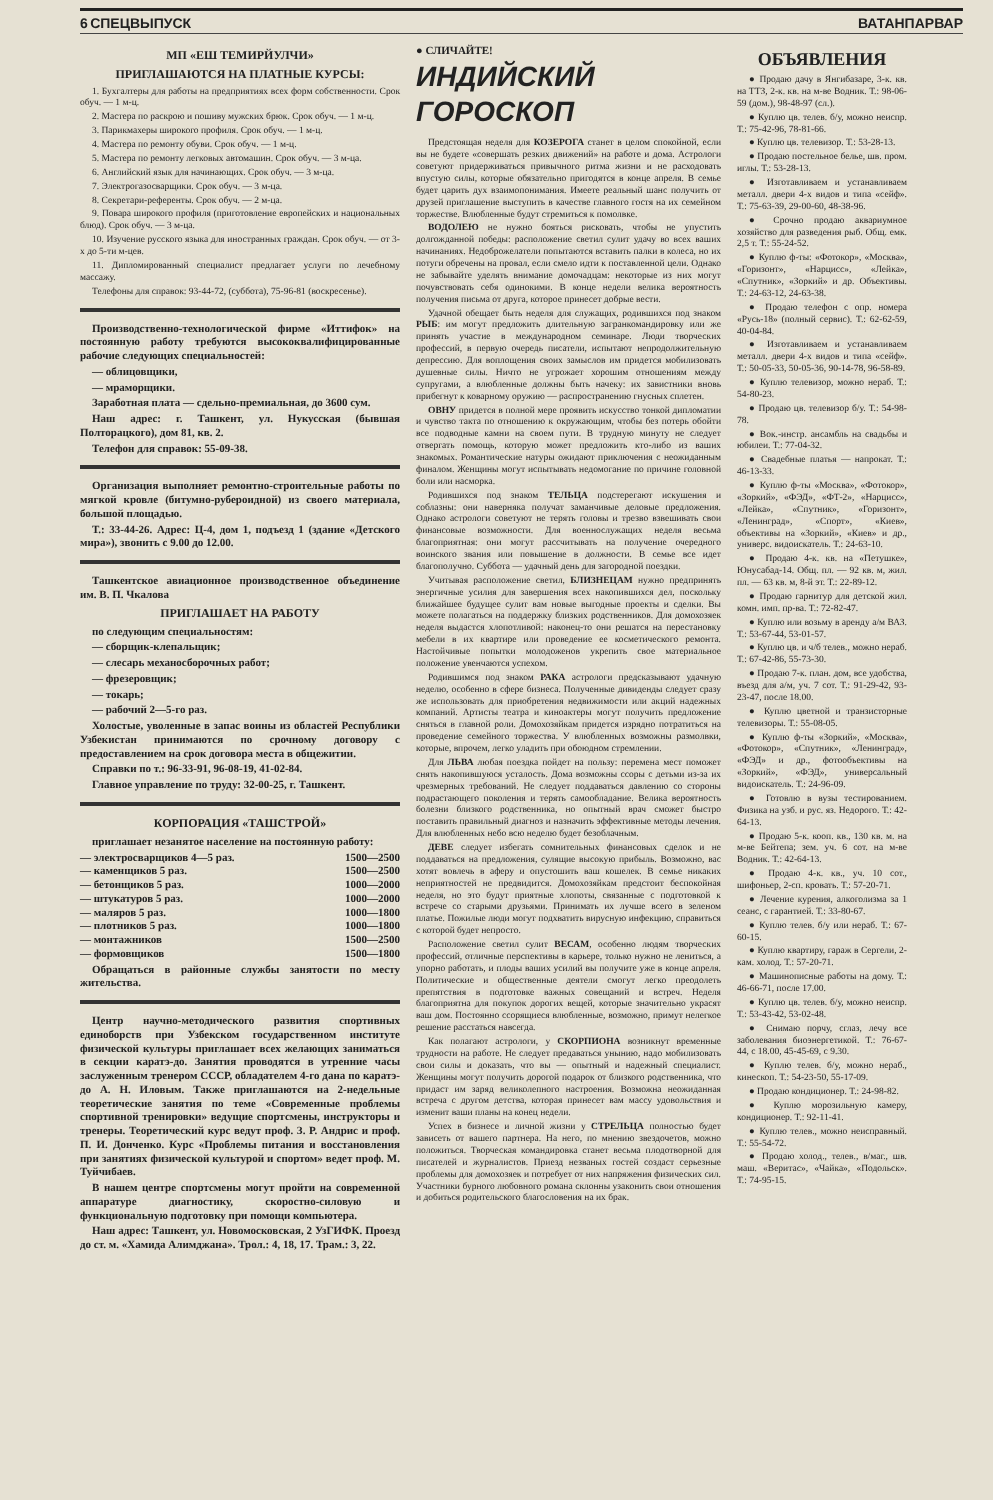6 СПЕЦВЫПУСК
ВАТАНПАРВАР
МП «ЕШ ТЕМИРЙУЛЧИ»
ПРИГЛАШАЮТСЯ НА ПЛАТНЫЕ КУРСЫ:
1. Бухгалтеры для работы на предприятиях всех форм собственности. Срок обуч. — 1 м-ц.
2. Мастера по раскрою и пошиву мужских брюк. Срок обуч. — 1 м-ц.
3. Парикмахеры широкого профиля. Срок обуч. — 1 м-ц.
4. Мастера по ремонту обуви. Срок обуч. — 1 м-ц.
5. Мастера по ремонту легковых автомашин. Срок обуч. — 3 м-ца.
6. Английский язык для начинающих. Срок обуч. — 3 м-ца.
7. Электрогазосварщики. Срок обуч. — 3 м-ца.
8. Секретари-референты. Срок обуч. — 2 м-ца.
9. Повара широкого профиля (приготовление европейских и национальных блюд). Срок обуч. — 3 м-ца.
10. Изучение русского языка для иностранных граждан. Срок обуч. — от 3-х до 5-ти м-цев.
11. Дипломированный специалист предлагает услуги по лечебному массажу.
Телефоны для справок: 93-44-72, (суббота), 75-96-81 (воскресенье).
Производственно-технологической фирме «Иттифок» на постоянную работу требуются высококвалифицированные рабочие следующих специальностей:
— облицовщики,
— мраморщики.
Заработная плата — сдельно-премиальная, до 3600 сум.
Наш адрес: г. Ташкент, ул. Нукусская (бывшая Полторацкого), дом 81, кв. 2.
Телефон для справок: 55-09-38.
Организация выполняет ремонтно-строительные работы по мягкой кровле (битумно-рубероидной) из своего материала, большой площадью.
Т.: 33-44-26. Адрес: Ц-4, дом 1, подъезд 1 (здание «Детского мира»), звонить с 9.00 до 12.00.
Ташкентское авиационное производственное объединение им. В. П. Чкалова
ПРИГЛАШАЕТ НА РАБОТУ
по следующим специальностям:
— сборщик-клепальщик;
— слесарь механосборочных работ;
— фрезеровщик;
— токарь;
— рабочий 2—5-го раз.
Холостые, уволенные в запас воины из областей Республики Узбекистан принимаются по срочному договору с предоставлением на срок договора места в общежитии.
Справки по т.: 96-33-91, 96-08-19, 41-02-84.
Главное управление по труду: 32-00-25, г. Ташкент.
КОРПОРАЦИЯ «ТАШСТРОЙ»
приглашает незанятое население на постоянную работу:
— электросварщиков 4—5 раз. 1500—2500
— каменщиков 5 раз. 1500—2500
— бетонщиков 5 раз. 1000—2000
— штукатуров 5 раз. 1000—2000
— маляров 5 раз. 1000—1800
— плотников 5 раз. 1000—1800
— монтажников 1500—2500
— формовщиков 1500—1800
Обращаться в районные службы занятости по месту жительства.
Центр научно-методического развития спортивных единоборств при Узбекском государственном институте физической культуры приглашает всех желающих заниматься в секции каратэ-до. Занятия проводятся в утренние часы заслуженным тренером СССР, обладателем 4-го дана по каратэ-до А. Н. Иловым. Также приглашаются на 2-недельные теоретические занятия по теме «Современные проблемы спортивной тренировки» ведущие спортсмены, инструкторы и тренеры. Теоретический курс ведут проф. З. Р. Андрис и проф. П. И. Донченко. Курс «Проблемы питания и восстановления при занятиях физической культурой и спортом» ведет проф. М. Туйчибаев.
В нашем центре спортсмены могут пройти на современной аппаратуре диагностику, скоростно-силовую и функциональную подготовку при помощи компьютера.
Наш адрес: Ташкент, ул. Новомосковская, 2 УзГИФК. Проезд до ст. м. «Хамида Алимджана». Трол.: 4, 18, 17. Трам.: 3, 22.
● СЛИЧАЙТЕ!
ИНДИЙСКИЙ ГОРОСКОП
Предстоящая неделя для КОЗЕРОГА станет в целом спокойной, если вы не будете «совершать резких движений» на работе и дома. Астрологи советуют придерживаться привычного ритма жизни и не расходовать впустую силы, которые обязательно пригодятся в конце апреля. В семье будет царить дух взаимопонимания. Имеете реальный шанс получить от друзей приглашение выступить в качестве главного гостя на их семейном торжестве. Влюбленные будут стремиться к помолвке.
ВОДОЛЕЮ не нужно бояться рисковать, чтобы не упустить долгожданной победы: расположение светил сулит удачу во всех ваших начинаниях. Недоброжелатели попытаются вставить палки в колеса, но их потуги обречены на провал, если смело идти к поставленной цели. Однако не забывайте уделять внимание домочадцам: некоторые из них могут почувствовать себя одинокими. В конце недели велика вероятность получения письма от друга, которое принесет добрые вести.
Удачной обещает быть неделя для служащих, родившихся под знаком РЫБ: им могут предложить длительную загранкомандировку или же принять участие в международном семинаре. Люди творческих профессий, в первую очередь писатели, испытают непродолжительную депрессию. Для воплощения своих замыслов им придется мобилизовать душевные силы. Ничто не угрожает хорошим отношениям между супругами, а влюбленные должны быть начеку: их завистники вновь прибегнут к коварному оружию — распространению гнусных сплетен.
ОВНУ придется в полной мере проявить искусство тонкой дипломатии и чувство такта по отношению к окружающим, чтобы без потерь обойти все подводные камни на своем пути. В трудную минуту не следует отвергать помощь, которую может предложить кто-либо из ваших знакомых. Романтические натуры ожидают приключения с неожиданным финалом. Женщины могут испытывать недомогание по причине головной боли или насморка.
Родившихся под знаком ТЕЛЬЦА подстерегают искушения и соблазны: они наверняка получат заманчивые деловые предложения. Однако астрологи советуют не терять головы и трезво взвешивать свои финансовые возможности. Для военнослужащих неделя весьма благоприятная: они могут рассчитывать на получение очередного воинского звания или повышение в должности. В семье все идет благополучно. Суббота — удачный день для загородной поездки.
Учитывая расположение светил, БЛИЗНЕЦАМ нужно предпринять энергичные усилия для завершения всех накопившихся дел, поскольку ближайшее будущее сулит вам новые выгодные проекты и сделки. Вы можете полагаться на поддержку близких родственников. Для домохозяек неделя выдастся хлопотливой: наконец-то они решатся на перестановку мебели в их квартире или проведение ее косметического ремонта. Настойчивые попытки молодоженов укрепить свое материальное положение увенчаются успехом.
Родившимся под знаком РАКА астрологи предсказывают удачную неделю, особенно в сфере бизнеса. Полученные дивиденды следует сразу же использовать для приобретения недвижимости или акций надежных компаний. Артисты театра и киноактеры могут получить предложение сняться в главной роли. Домохозяйкам придется изрядно потратиться на проведение семейного торжества. У влюбленных возможны размолвки, которые, впрочем, легко уладить при обоюдном стремлении.
Для ЛЬВА любая поездка пойдет на пользу: перемена мест поможет снять накопившуюся усталость. Дома возможны ссоры с детьми из-за их чрезмерных требований. Не следует поддаваться давлению со стороны подрастающего поколения и терять самообладание. Велика вероятность болезни близкого родственника, но опытный врач сможет быстро поставить правильный диагноз и назначить эффективные методы лечения. Для влюбленных небо всю неделю будет безоблачным.
ДЕВЕ следует избегать сомнительных финансовых сделок и не поддаваться на предложения, сулящие высокую прибыль. Возможно, вас хотят вовлечь в аферу и опустошить ваш кошелек. В семье никаких неприятностей не предвидится. Домохозяйкам предстоит беспокойная неделя, но это будут приятные хлопоты, связанные с подготовкой к встрече со старыми друзьями. Принимать их лучше всего в зеленом платье. Пожилые люди могут подхватить вирусную инфекцию, справиться с которой будет непросто.
Расположение светил сулит ВЕСАМ, особенно людям творческих профессий, отличные перспективы в карьере, только нужно не лениться, а упорно работать, и плоды ваших усилий вы получите уже в конце апреля. Политические и общественные деятели смогут легко преодолеть препятствия в подготовке важных совещаний и встреч. Неделя благоприятна для покупок дорогих вещей, которые значительно украсят ваш дом. Постоянно ссорящиеся влюбленные, возможно, примут нелегкое решение расстаться навсегда.
Как полагают астрологи, у СКОРПИОНА возникнут временные трудности на работе. Не следует предаваться унынию, надо мобилизовать свои силы и доказать, что вы — опытный и надежный специалист. Женщины могут получить дорогой подарок от близкого родственника, что придаст им заряд великолепного настроения. Возможна неожиданная встреча с другом детства, которая принесет вам массу удовольствия и изменит ваши планы на конец недели.
Успех в бизнесе и личной жизни у СТРЕЛЬЦА полностью будет зависеть от вашего партнера. На него, по мнению звездочетов, можно положиться. Творческая командировка станет весьма плодотворной для писателей и журналистов. Приезд незваных гостей создаст серьезные проблемы для домохозяек и потребует от них напряжения физических сил. Участники бурного любовного романа склонны узаконить свои отношения и добиться родительского благословения на их брак.
ОБЪЯВЛЕНИЯ
● Продаю дачу в Янгибазаре, 3-к. кв. на ТТЗ, 2-к. кв. на м-ве Водник. Т.: 98-06-59 (дом.), 98-48-97 (сл.).
● Куплю цв. телев. б/у, можно неиспр. Т.: 75-42-96, 78-81-66.
● Куплю цв. телевизор. Т.: 53-28-13.
● Продаю постельное белье, шв. пром. иглы. Т.: 53-28-13.
● Изготавливаем и устанавливаем металл. двери 4-х видов и типа «сейф». Т.: 75-63-39, 29-00-60, 48-38-96.
● Срочно продаю аквариумное хозяйство для разведения рыб. Общ. емк. 2,5 т. Т.: 55-24-52.
● Куплю ф-ты: «Фотокор», «Москва», «Горизонт», «Нарцисс», «Лейка», «Спутник», «Зоркий» и др. Объективы. Т.: 24-63-12, 24-63-38.
● Продаю телефон с опр. номера «Русь-18» (полный сервис). Т.: 62-62-59, 40-04-84.
● Изготавливаем и устанавливаем металл. двери 4-х видов и типа «сейф». Т.: 50-05-33, 50-05-36, 90-14-78, 96-58-89.
● Куплю телевизор, можно нераб. Т.: 54-80-23.
● Продаю цв. телевизор б/у. Т.: 54-98-78.
● Вок.-инстр. ансамбль на свадьбы и юбилеи. Т.: 77-04-32.
● Свадебные платья — напрокат. Т.: 46-13-33.
● Куплю ф-ты «Москва», «Фотокор», «Зоркий», «ФЭД», «ФТ-2», «Нарцисс», «Лейка», «Спутник», «Горизонт», «Ленинград», «Спорт», «Киев», объективы на «Зоркий», «Киев» и др., универс. видоискатель. Т.: 24-63-10.
● Продаю 4-к. кв. на «Петушке», Юнусабад-14. Общ. пл. — 92 кв. м, жил. пл. — 63 кв. м, 8-й эт. Т.: 22-89-12.
● Продаю гарнитур для детской жил. комн. имп. пр-ва. Т.: 72-82-47.
● Куплю или возьму в аренду а/м ВАЗ. Т.: 53-67-44, 53-01-57.
● Куплю цв. и ч/б телев., можно нераб. Т.: 67-42-86, 55-73-30.
● Продаю 7-к. план. дом, все удобства, въезд для а/м, уч. 7 сот. Т.: 91-29-42, 93-23-47, после 18.00.
● Куплю цветной и транзисторные телевизоры. Т.: 55-08-05.
● Куплю ф-ты «Зоркий», «Москва», «Фотокор», «Спутник», «Ленинград», «ФЭД» и др., фотообъективы на «Зоркий», «ФЭД», универсальный видоискатель. Т.: 24-96-09.
● Готовлю в вузы тестированием. Физика на узб. и рус. яз. Недорого. Т.: 42-64-13.
● Продаю 5-к. кооп. кв., 130 кв. м. на м-ве Бейтепа; зем. уч. 6 сот. на м-ве Водник. Т.: 42-64-13.
● Продаю 4-к. кв., уч. 10 сот., шифоньер, 2-сп. кровать. Т.: 57-20-71.
● Лечение курения, алкоголизма за 1 сеанс, с гарантией. Т.: 33-80-67.
● Куплю телев. б/у или нераб. Т.: 67-60-15.
● Куплю квартиру, гараж в Сергели, 2-кам. холод. Т.: 57-20-71.
● Машинописные работы на дому. Т.: 46-66-71, после 17.00.
● Куплю цв. телев. б/у, можно неиспр. Т.: 53-43-42, 53-02-48.
● Снимаю порчу, сглаз, лечу все заболевания биоэнергетикой. Т.: 76-67-44, с 18.00, 45-45-69, с 9.30.
● Куплю телев. б/у, можно нераб., кинескоп. Т.: 54-23-50, 55-17-09.
● Продаю кондиционер. Т.: 24-98-82.
● Куплю морозильную камеру, кондиционер. Т.: 92-11-41.
● Куплю телев., можно неисправный. Т.: 55-54-72.
● Продаю холод., телев., в/маг., шв. маш. «Веритас», «Чайка», «Подольск». Т.: 74-95-15.